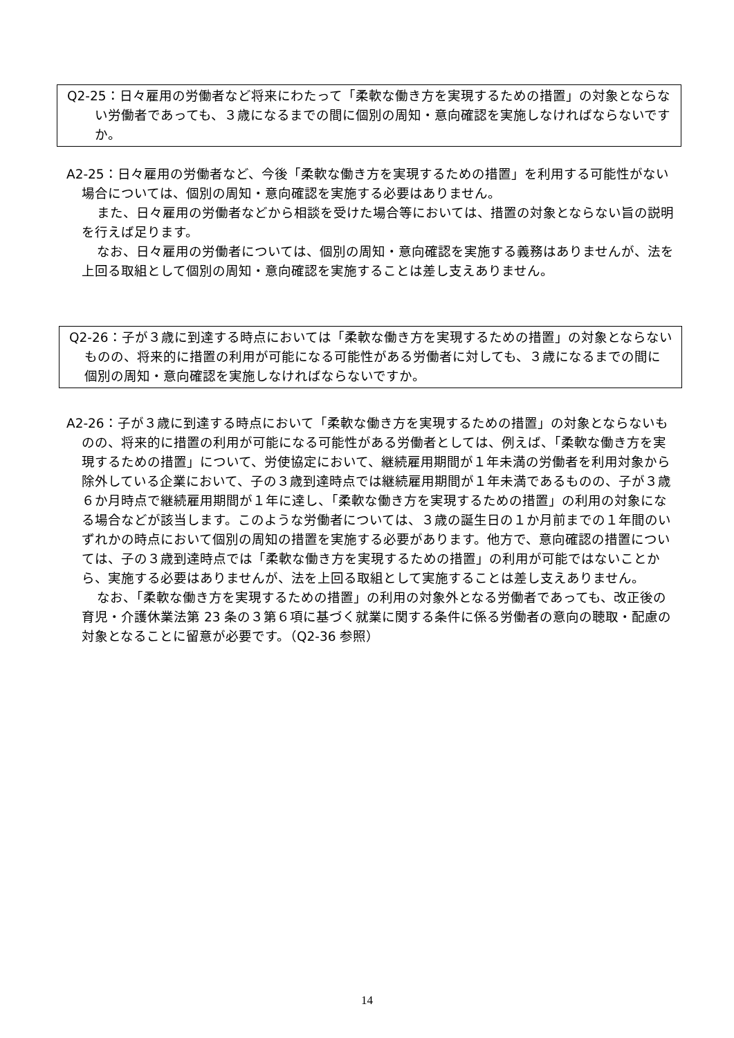Q2-25：日々雇用の労働者など将来にわたって「柔軟な働き方を実現するための措置」の対象とならない労働者であっても、３歳になるまでの間に個別の周知・意向確認を実施しなければならないですか。
A2-25：日々雇用の労働者など、今後「柔軟な働き方を実現するための措置」を利用する可能性がない場合については、個別の周知・意向確認を実施する必要はありません。
また、日々雇用の労働者などから相談を受けた場合等においては、措置の対象とならない旨の説明を行えば足ります。
なお、日々雇用の労働者については、個別の周知・意向確認を実施する義務はありませんが、法を上回る取組として個別の周知・意向確認を実施することは差し支えありません。
Q2-26：子が３歳に到達する時点においては「柔軟な働き方を実現するための措置」の対象とならないものの、将来的に措置の利用が可能になる可能性がある労働者に対しても、３歳になるまでの間に個別の周知・意向確認を実施しなければならないですか。
A2-26：子が３歳に到達する時点において「柔軟な働き方を実現するための措置」の対象とならないものの、将来的に措置の利用が可能になる可能性がある労働者としては、例えば、「柔軟な働き方を実現するための措置」について、労使協定において、継続雇用期間が１年未満の労働者を利用対象から除外している企業において、子の３歳到達時点では継続雇用期間が１年未満であるものの、子が３歳６か月時点で継続雇用期間が１年に達し、「柔軟な働き方を実現するための措置」の利用の対象になる場合などが該当します。このような労働者については、３歳の誕生日の１か月前までの１年間のいずれかの時点において個別の周知の措置を実施する必要があります。他方で、意向確認の措置については、子の３歳到達時点では「柔軟な働き方を実現するための措置」の利用が可能ではないことから、実施する必要はありませんが、法を上回る取組として実施することは差し支えありません。
なお、「柔軟な働き方を実現するための措置」の利用の対象外となる労働者であっても、改正後の育児・介護休業法第 23 条の３第６項に基づく就業に関する条件に係る労働者の意向の聴取・配慮の対象となることに留意が必要です。（Q2-36 参照）
14